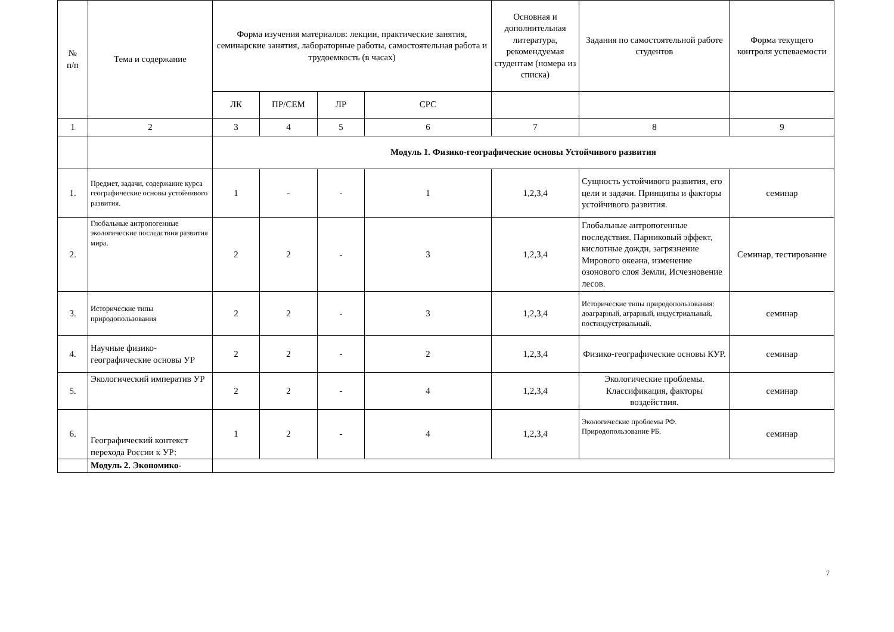| № п/п | Тема и содержание | Форма изучения материалов: лекции, практические занятия, семинарские занятия, лабораторные работы, самостоятельная работа и трудоемкость (в часах) | | | | Основная и дополнительная литература, рекомендуемая студентам (номера из списка) | Задания по самостоятельной работе студентов | Форма текущего контроля успеваемости |
| --- | --- | --- | --- | --- | --- | --- | --- | --- |
| | | ЛК | ПР/СЕМ | ЛР | СРС | | | |
| 1 | 2 | 3 | 4 | 5 | 6 | 7 | 8 | 9 |
| | | Модуль 1. Физико-географические основы Устойчивого развития | | | | | | |
| 1. | Предмет, задачи, содержание курса географические основы устойчивого развития. | 1 | - | - | 1 | 1,2,3,4 | Сущность устойчивого развития, его цели и задачи. Принципы и факторы устойчивого развития. | семинар |
| 2. | Глобальные антропогенные экологические последствия развития мира. | 2 | 2 | - | 3 | 1,2,3,4 | Глобальные антропогенные последствия. Парниковый эффект, кислотные дожди, загрязнение Мирового океана, изменение озонового слоя Земли, Исчезновение лесов. | Семинар, тестирование |
| 3. | Исторические типы природопользования | 2 | 2 | - | 3 | 1,2,3,4 | Исторические типы природопользования: доаграрный, аграрный, индустриальный, постиндустриальный. | семинар |
| 4. | Научные физико-географические основы УР | 2 | 2 | - | 2 | 1,2,3,4 | Физико-географические основы КУР. | семинар |
| 5. | Экологический императив УР | 2 | 2 | - | 4 | 1,2,3,4 | Экологические проблемы. Классификация, факторы воздействия. | семинар |
| 6. | Географический контекст перехода России к УР: | 1 | 2 | - | 4 | 1,2,3,4 | Экологические проблемы РФ. Природопользование РБ. | семинар |
| | Модуль 2. Экономико- | | | | | | | |
7